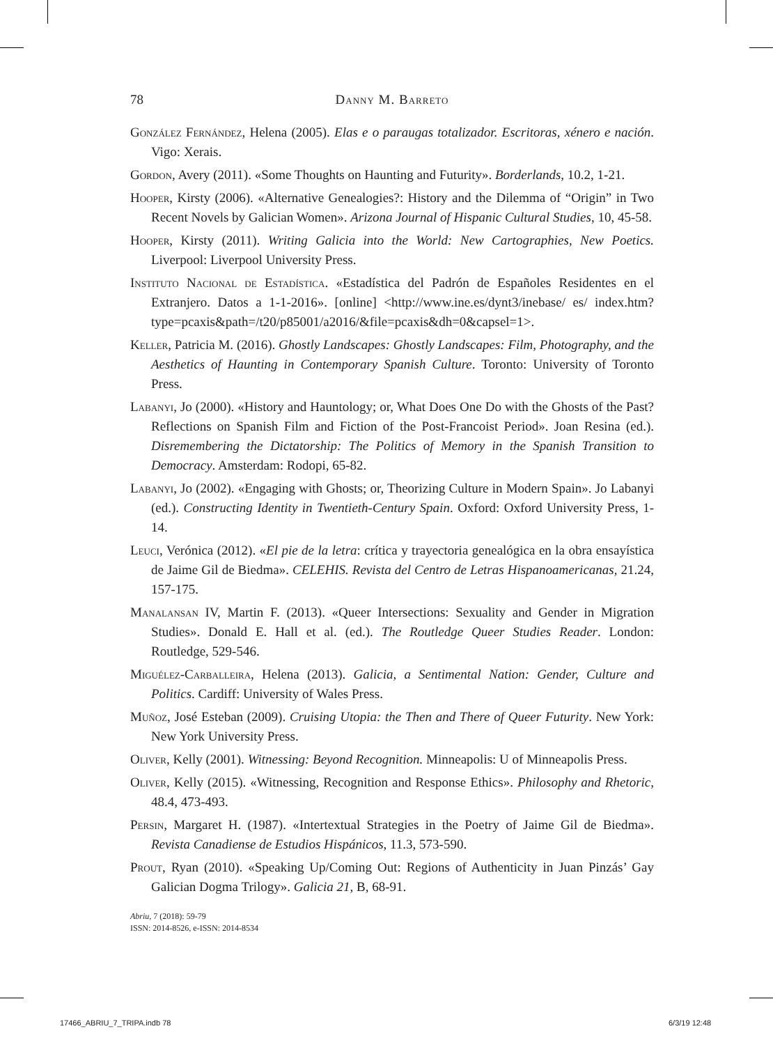78 Danny M. Barreto
González Fernández, Helena (2005). Elas e o paraugas totalizador. Escritoras, xénero e nación. Vigo: Xerais.
Gordon, Avery (2011). «Some Thoughts on Haunting and Futurity». Borderlands, 10.2, 1-21.
Hooper, Kirsty (2006). «Alternative Genealogies?: History and the Dilemma of “Origin” in Two Recent Novels by Galician Women». Arizona Journal of Hispanic Cultural Studies, 10, 45-58.
Hooper, Kirsty (2011). Writing Galicia into the World: New Cartographies, New Poetics. Liverpool: Liverpool University Press.
Instituto Nacional de Estadística. «Estadística del Padrón de Españoles Residentes en el Extranjero. Datos a 1-1-2016». [online] <http://www.ine.es/dynt3/inebase/ es/ index.htm?type=pcaxis&path=/t20/p85001/a2016/&file=pcaxis&dh=0&capsel=1>.
Keller, Patricia M. (2016). Ghostly Landscapes: Ghostly Landscapes: Film, Photography, and the Aesthetics of Haunting in Contemporary Spanish Culture. Toronto: University of Toronto Press.
Labanyi, Jo (2000). «History and Hauntology; or, What Does One Do with the Ghosts of the Past? Reflections on Spanish Film and Fiction of the Post-Francoist Period». Joan Resina (ed.). Disremembering the Dictatorship: The Politics of Memory in the Spanish Transition to Democracy. Amsterdam: Rodopi, 65-82.
Labanyi, Jo (2002). «Engaging with Ghosts; or, Theorizing Culture in Modern Spain». Jo Labanyi (ed.). Constructing Identity in Twentieth-Century Spain. Oxford: Oxford University Press, 1-14.
Leuci, Verónica (2012). «El pie de la letra: crítica y trayectoria genealógica en la obra ensayística de Jaime Gil de Biedma». CELEHIS. Revista del Centro de Letras Hispanoamericanas, 21.24, 157-175.
Manalansan IV, Martin F. (2013). «Queer Intersections: Sexuality and Gender in Migration Studies». Donald E. Hall et al. (ed.). The Routledge Queer Studies Reader. London: Routledge, 529-546.
Miguélez-Carballeira, Helena (2013). Galicia, a Sentimental Nation: Gender, Culture and Politics. Cardiff: University of Wales Press.
Muñoz, José Esteban (2009). Cruising Utopia: the Then and There of Queer Futurity. New York: New York University Press.
Oliver, Kelly (2001). Witnessing: Beyond Recognition. Minneapolis: U of Minneapolis Press.
Oliver, Kelly (2015). «Witnessing, Recognition and Response Ethics». Philosophy and Rhetoric, 48.4, 473-493.
Persin, Margaret H. (1987). «Intertextual Strategies in the Poetry of Jaime Gil de Biedma». Revista Canadiense de Estudios Hispánicos, 11.3, 573-590.
Prout, Ryan (2010). «Speaking Up/Coming Out: Regions of Authenticity in Juan Pinzás’ Gay Galician Dogma Trilogy». Galicia 21, B, 68-91.
Abriu, 7 (2018): 59-79
ISSN: 2014-8526, e-ISSN: 2014-8534
17466_ABRIU_7_TRIPA.indb 78 6/3/19 12:48